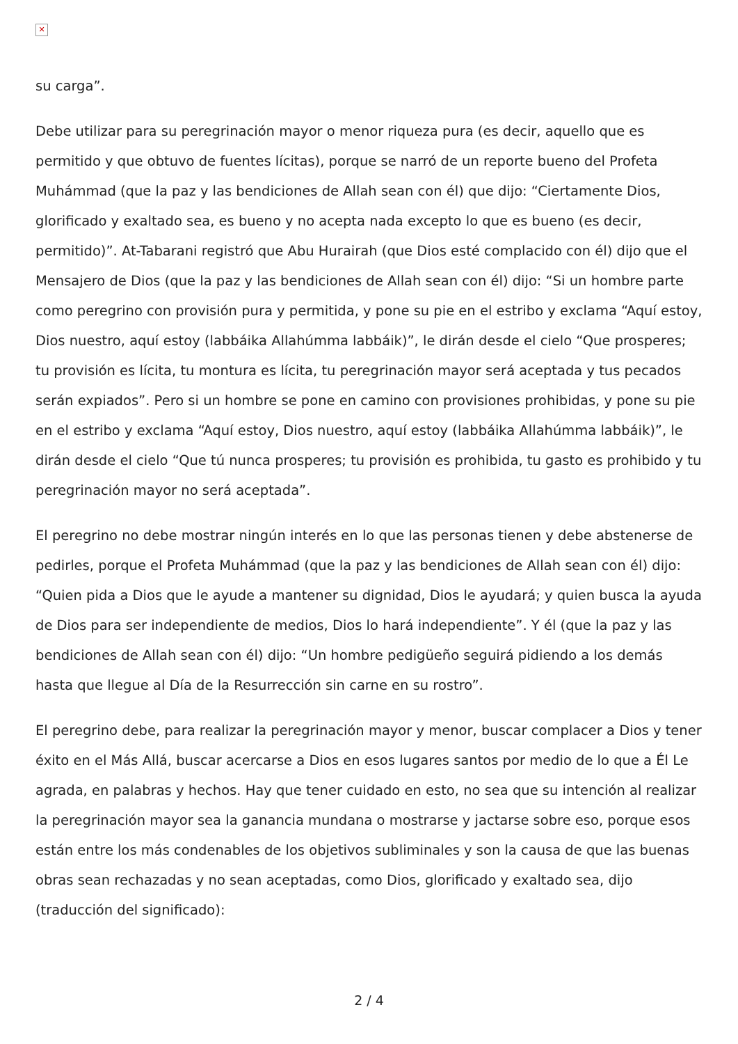✕
su carga”.
Debe utilizar para su peregrinación mayor o menor riqueza pura (es decir, aquello que es permitido y que obtuvo de fuentes lícitas), porque se narró de un reporte bueno del Profeta Muhámmad (que la paz y las bendiciones de Allah sean con él) que dijo: “Ciertamente Dios, glorificado y exaltado sea, es bueno y no acepta nada excepto lo que es bueno (es decir, permitido)”. At-Tabarani registró que Abu Hurairah (que Dios esté complacido con él) dijo que el Mensajero de Dios (que la paz y las bendiciones de Allah sean con él) dijo: “Si un hombre parte como peregrino con provisión pura y permitida, y pone su pie en el estribo y exclama “Aquí estoy, Dios nuestro, aquí estoy (labbáika Allahúmma labbáik)”, le dirán desde el cielo “Que prosperes; tu provisión es lícita, tu montura es lícita, tu peregrinación mayor será aceptada y tus pecados serán expiados”. Pero si un hombre se pone en camino con provisiones prohibidas, y pone su pie en el estribo y exclama “Aquí estoy, Dios nuestro, aquí estoy (labbáika Allahúmma labbáik)”, le dirán desde el cielo “Que tú nunca prosperes; tu provisión es prohibida, tu gasto es prohibido y tu peregrinación mayor no será aceptada”.
El peregrino no debe mostrar ningún interés en lo que las personas tienen y debe abstenerse de pedirles, porque el Profeta Muhámmad (que la paz y las bendiciones de Allah sean con él) dijo: “Quien pida a Dios que le ayude a mantener su dignidad, Dios le ayudará; y quien busca la ayuda de Dios para ser independiente de medios, Dios lo hará independiente”. Y él (que la paz y las bendiciones de Allah sean con él) dijo: “Un hombre pedigüeño seguirá pidiendo a los demás hasta que llegue al Día de la Resurrección sin carne en su rostro”.
El peregrino debe, para realizar la peregrinación mayor y menor, buscar complacer a Dios y tener éxito en el Más Allá, buscar acercarse a Dios en esos lugares santos por medio de lo que a Él Le agrada, en palabras y hechos. Hay que tener cuidado en esto, no sea que su intención al realizar la peregrinación mayor sea la ganancia mundana o mostrarse y jactarse sobre eso, porque esos están entre los más condenables de los objetivos subliminales y son la causa de que las buenas obras sean rechazadas y no sean aceptadas, como Dios, glorificado y exaltado sea, dijo (traducción del significado):
2 / 4